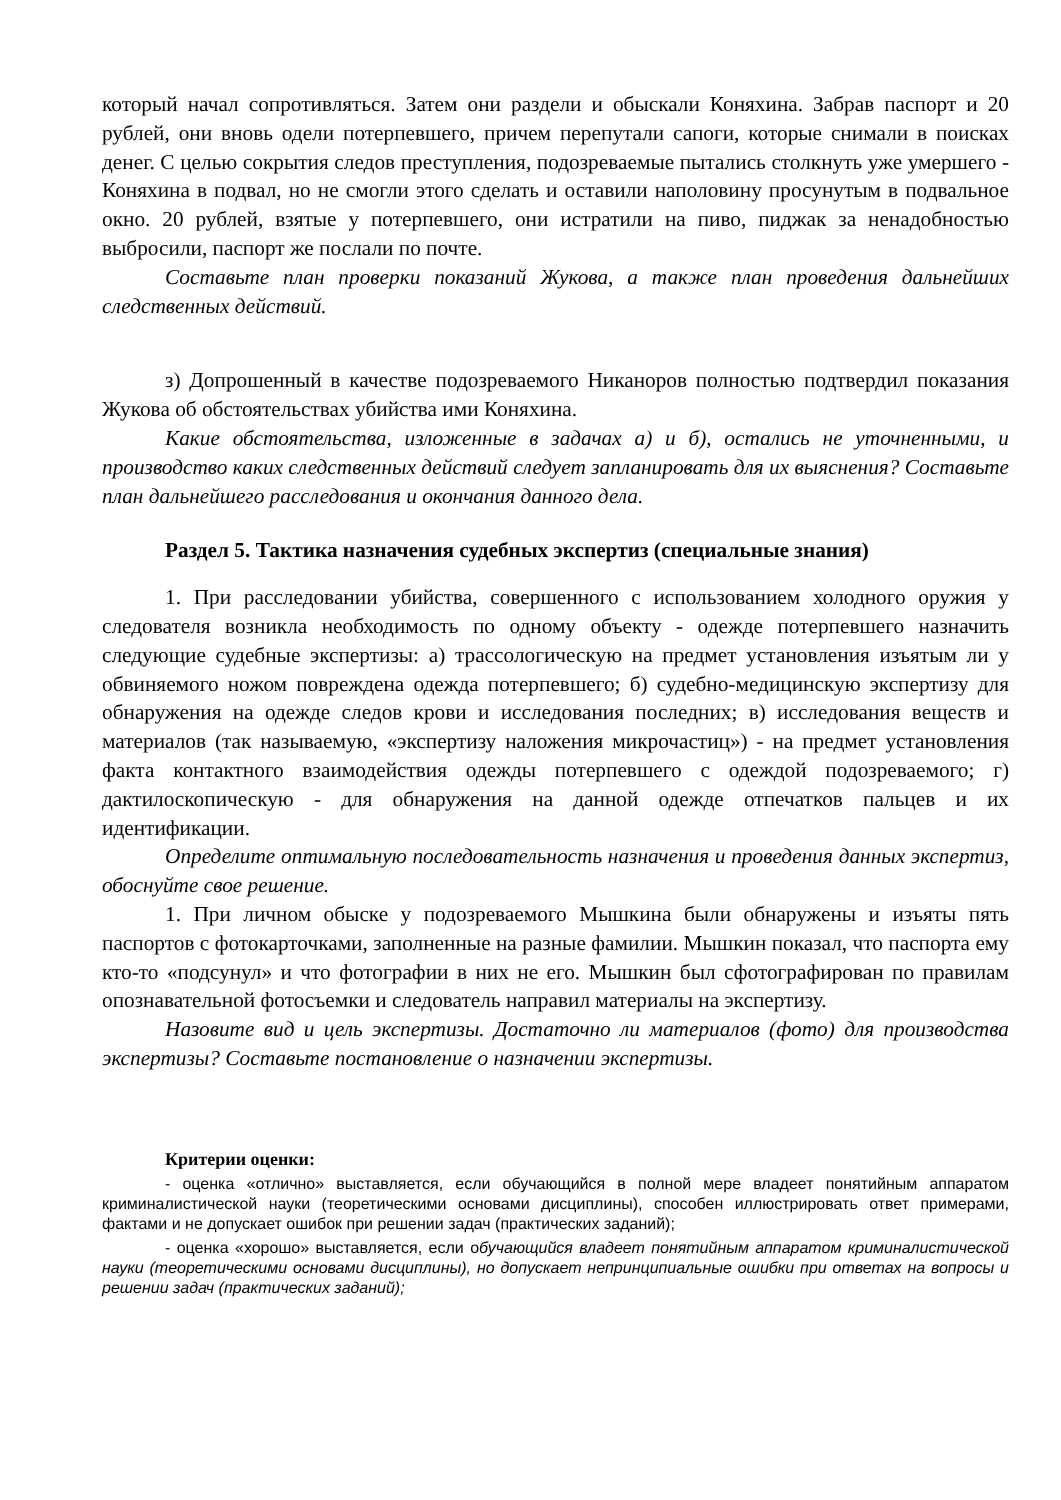который начал сопротивляться. Затем они раздели и обыскали Коняхина. Забрав паспорт и 20 рублей, они вновь одели потерпевшего, причем перепутали сапоги, которые снимали в поисках денег. С целью сокрытия следов преступления, подозреваемые пытались столкнуть уже умершего - Коняхина в подвал, но не смогли этого сделать и оставили наполовину просунутым в подвальное окно. 20 рублей, взятые у потерпевшего, они истратили на пиво, пиджак за ненадобностью выбросили, паспорт же послали по почте.
Составьте план проверки показаний Жукова, а также план проведения дальнейших следственных действий.
з) Допрошенный в качестве подозреваемого Никаноров полностью подтвердил показания Жукова об обстоятельствах убийства ими Коняхина.
Какие обстоятельства, изложенные в задачах а) и б), остались не уточненными, и производство каких следственных действий следует запланировать для их выяснения? Составьте план дальнейшего расследования и окончания данного дела.
Раздел 5. Тактика назначения судебных экспертиз (специальные знания)
1. При расследовании убийства, совершенного с использованием холодного оружия у следователя возникла необходимость по одному объекту - одежде потерпевшего назначить следующие судебные экспертизы: а) трассологическую на предмет установления изъятым ли у обвиняемого ножом повреждена одежда потерпевшего; б) судебно-медицинскую экспертизу для обнаружения на одежде следов крови и исследования последних; в) исследования веществ и материалов (так называемую, «экспертизу наложения микрочастиц») - на предмет установления факта контактного взаимодействия одежды потерпевшего с одеждой подозреваемого; г) дактилоскопическую - для обнаружения на данной одежде отпечатков пальцев и их идентификации.
Определите оптимальную последовательность назначения и проведения данных экспертиз, обоснуйте свое решение.
1. При личном обыске у подозреваемого Мышкина были обнаружены и изъяты пять паспортов с фотокарточками, заполненные на разные фамилии. Мышкин показал, что паспорта ему кто-то «подсунул» и что фотографии в них не его. Мышкин был сфотографирован по правилам опознавательной фотосъемки и следователь направил материалы на экспертизу.
Назовите вид и цель экспертизы. Достаточно ли материалов (фото) для производства экспертизы? Составьте постановление о назначении экспертизы.
Критерии оценки:
- оценка «отлично» выставляется, если обучающийся в полной мере владеет понятийным аппаратом криминалистической науки (теоретическими основами дисциплины), способен иллюстрировать ответ примерами, фактами и не допускает ошибок при решении задач (практических заданий);
- оценка «хорошо» выставляется, если обучающийся владеет понятийным аппаратом криминалистической науки (теоретическими основами дисциплины), но допускает непринципиальные ошибки при ответах на вопросы и решении задач (практических заданий);